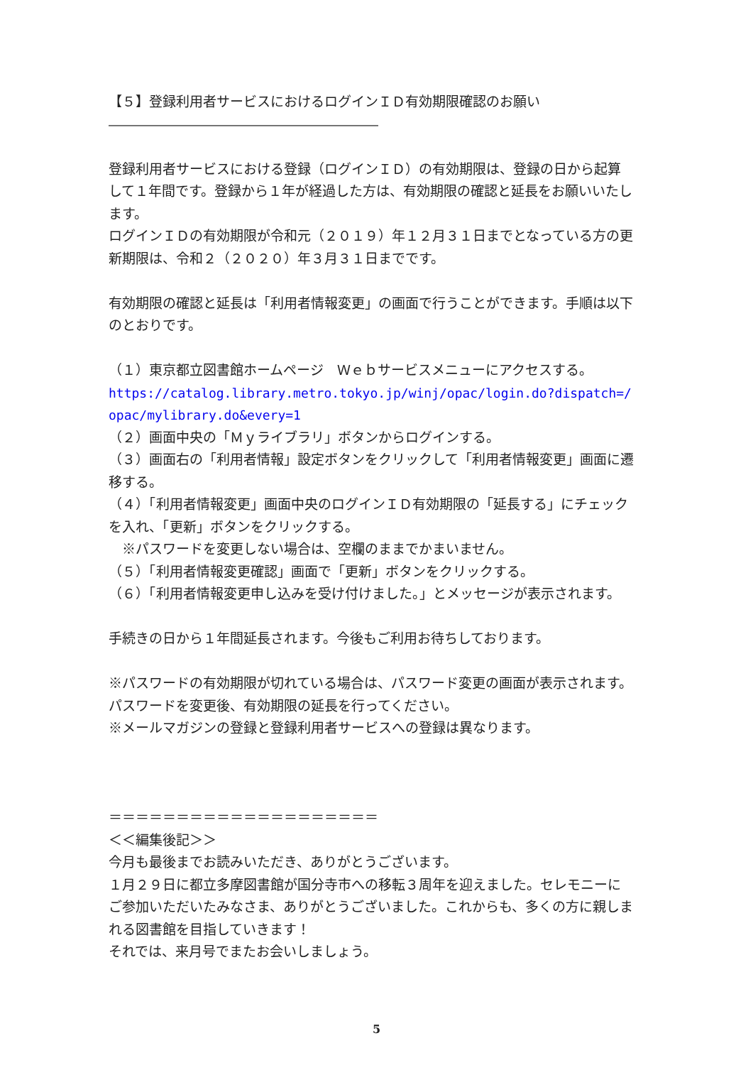【５】登録利用者サービスにおけるログインＩＤ有効期限確認のお願い
――――――――――――――――――――
登録利用者サービスにおける登録（ログインＩＤ）の有効期限は、登録の日から起算して１年間です。登録から１年が経過した方は、有効期限の確認と延長をお願いいたします。
ログインＩＤの有効期限が令和元（２０１９）年１２月３１日までとなっている方の更新期限は、令和２（２０２０）年３月３１日までです。
有効期限の確認と延長は「利用者情報変更」の画面で行うことができます。手順は以下のとおりです。
（１）東京都立図書館ホームページ　Ｗｅｂサービスメニューにアクセスする。
https://catalog.library.metro.tokyo.jp/winj/opac/login.do?dispatch=/opac/mylibrary.do&every=1
（２）画面中央の「Ｍｙライブラリ」ボタンからログインする。
（３）画面右の「利用者情報」設定ボタンをクリックして「利用者情報変更」画面に遷移する。
（４）「利用者情報変更」画面中央のログインＩＤ有効期限の「延長する」にチェックを入れ、「更新」ボタンをクリックする。
　※パスワードを変更しない場合は、空欄のままでかまいません。
（５）「利用者情報変更確認」画面で「更新」ボタンをクリックする。
（６）「利用者情報変更申し込みを受け付けました。」とメッセージが表示されます。
手続きの日から１年間延長されます。今後もご利用お待ちしております。
※パスワードの有効期限が切れている場合は、パスワード変更の画面が表示されます。パスワードを変更後、有効期限の延長を行ってください。
※メールマガジンの登録と登録利用者サービスへの登録は異なります。
＝＝＝＝＝＝＝＝＝＝＝＝＝＝＝＝＝＝＝＝
＜＜編集後記＞＞
今月も最後までお読みいただき、ありがとうございます。
１月２９日に都立多摩図書館が国分寺市への移転３周年を迎えました。セレモニーにご参加いただいたみなさま、ありがとうございました。これからも、多くの方に親しまれる図書館を目指していきます！
それでは、来月号でまたお会いしましょう。
5